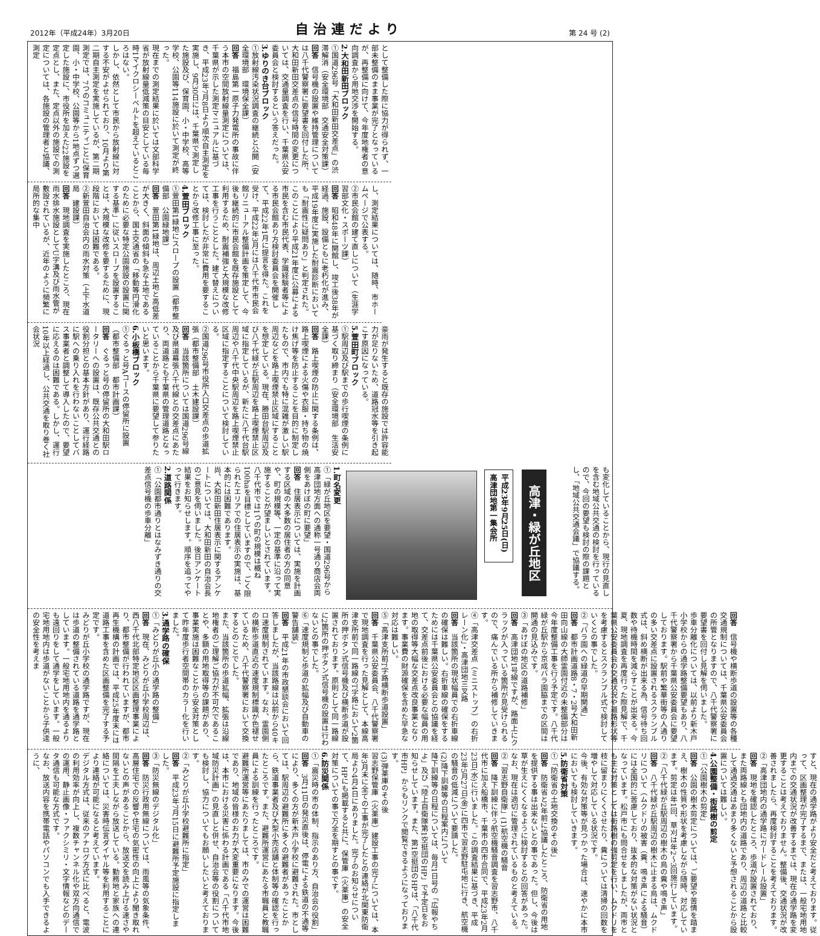2012年（平成24年）3月20日 自治連だより 第 24 号 (2)
として整備した際に協力が得られず、一部未整備のまま事業が完了となっているが、再整備に向けて、今年度地権者の意向調査から用地交渉を開始する。
2.大和田新田ブロック
①国道296号「大和田新田交差点」の渋滞解消（安全環境部　交通安全対策課）
回答　信号機の設置や維持管理については八千代警察署に要望書を回付した所、大和田新田交差点の信号時間の変更については、交通量調査を行い、千葉県公安委員会と検討するという答えだった。
3.ゆりのき台ブロック
①放射線汚染状況調査の継続と公開（安全環境部　環境保全課）
回答　福島第一原子力発電所の事故に伴う本市の空間放射線量測定については、千葉県が示した測定マニュアルに基づき、平成23年7月8日より順次自主測定を実施し、9月30日には、千葉県で測定した施設及び、保育園、小・中学校、高等学校、公園等114施設に於いて測定が終った。
現在までの測定結果に於いては文部科学省が放射線量低減策の目安としている毎時1マイクロシーベルトを超えているところはない。
しかし、依然として市民から放射線に対する不安がよせられており、10月より第二期自主測定を実施しているが、第二期測定では、7つのコミュニティごとに保育園、小・中学校、公園等から1地点ずつ選定した施設に、市役所を加えた22施設を定点とし、また、定点以外の施設での測定については、各施設の管理者と協議、測定
し、測定結果については、随時、市ホームページで公表する。
②市民会館の建て直しについて（生涯学習部文化・スポーツ課）
回答　昭和48年に開館し、竣工後38年が経過、施設、設備ともに老朽化が進み、平成19年度に実施した耐震診断においても「耐震性に疑問あり」と判定された。このことにより平成21年度に公募による市民を含む市民代表、学識経験者等による市民会館あり方検討委員会を開催して、平成22年1月に提言を得た。これを受け、平成22年3月には八千代市市民会館リニューアル整備計画を策定して、今後も継続的に市民会館を既存施設として利用するため、耐震補強と大規模な改修工事を行うこととした。建て替えについては、検討したが非常に費用を要することから改修工事に至った。
4.萱田ブロック
①萱田第1緑地にスロープの設置（都市整備部　公園緑地課）
回答　萱田第1緑地は、周辺土地と高低差が大きく、斜面の傾斜も急な土地であることから、国土交通省の「移動等円滑化のために必要な特定公園施設の設置に関する基準」に従いスロープを設置することは、大規模な改修を要するために、現段階においては困難である。
②新萱田自治会内の雨水対策（上下水道局　建設課）
回答　現地調査を実施したところ、現在雨水排水施設としてU字溝及び雨水管が敷設されているが、近年のように頻繁に局所的な集中
豪雨が発生すると既存の施設では許容能力が足りないため、道路冠水等を引き起こす原因になっている。
5.萱田町ブロック
①駅周辺及び駅までの歩行喫煙の条例に基づく取り締まり（安全環境部　生活安全課）
回答　路上喫煙の防止に関する条例は、路上喫煙による火傷や衣服・持ち物の焼け焦げ等を防止することを目的に制定したもので、市内でも特に混雑が激しい駅周辺などを路上喫煙禁止区域にすることを想定している。現在、勝田台駅周辺及び八千代緑が丘駅周辺を路上喫煙禁止区域に指定しているが、新たに八千代台駅周辺や八千代中央駅周辺を路上喫煙禁止区域に指定することについて検討している。
②国道296号市役所入口交差点の歩道拡張（都市整備部　土木建設課）
回答　当該箇所については国道296号線及び県道幕張八千代線との交差点にあたり、両道路とも千葉県の管理道路となっていることから千葉県に要望して参りたいと思います。
6.小板橋ブロック
①ぐるっと号Aコースの停留所に設置（都市整備部　都市計画課）
回答　ぐるっと号の停留所の大和田駅ロータリーへの設置は、既存公共交通との役割分担との基本方針があり、運行経路に駅への乗り入れを行わないことしてバス事業者と調整して導入したので、要望に応えるのは困難である。しかし、運行10年以上経過し、公共交通を取り巻く社会状況
も変化していることから、現行の見直しを含む地域公共交通の検討を行っているので、今回の要望も検討の際の課題とし、「地域公共交通会議」で協議する。
高津・緑が丘地区
平成23年9月25日(日)
高津団地第一集会所
1.町名変更
①「緑が丘地区を要望・国道296号から高津団地方面への通称一号通り商店会両側をあけぼの町に要望」
回答　住居表示については、実施を計画する区域の大多数の居住者の方の同意や、町の規模等、一定の基準に沿って実施することが望ましいとされています。八千代市では1つの町の規模は概ね100haを目標としていますので、ごく限られたエリアでの住居表示の実施は、基本的には困難であります。
尚、大和田新田住居表示に関するアンケートについては、大和田新田の自治会長のご意見を伺いました。後日アンケート結果をお知らせします。順序を追ってやって行きます。
2.道路関係
①「公園都市通りとはなみずき通りの交差点信号機の歩車分離」
回答　信号機や横断歩道の設置等の各種交通規制については、千葉県公安委員会の所管となりますので、八千代警察署に要望書を回付し見解を伺いました。
歩車分離化については、以前より新木戸小学校からの通学路整備要望もあり、八千代警察署から千葉県公安委員会に要望しております。駅前や繁華街等の人通りの多い交差点に設置されるスクランブル式は、斜め横断が出来る為、信号待ち回数や待機時間を減らすことが出来る。今夏、現地調査を再度行った際見解で、千葉県公安委員会の交通状況や道路形状等を考慮するとスクランブル式で検討していくとの事でした。
②「バラ園への緑道の早期開通」
回答　都市計画道路8・7・2号大和田新田向山線の大師霊園付近の未整備部分は今年度整備工事を行う予定です。八千代緑が丘駅から京成バラ園脇までの区間は開通の見込みです。
③「あけぼの地区の道路補修」
回答　高津団地1号線ですが、路面上にクラックが入っている箇所が見受けられるので、痛んでいる所から補修していきます。
④「高津交差点（ミニストップ）の右折レーン化」・高津団地三叉路
回答　当該箇所の現状幅員での右折車線の確保は難しい。右折車線の確保をするためには千葉県公安委員会との協議を経て、交差点前後における必要な幅員の用地の取得等大幅な交差点改良事業となります。事業費の財源確保を含めた早急な対応は難しい。
⑤「高津支所前T字路横断歩道設置」
回答　千葉県公安委員会、八千代警察署で現地調査を行った見解として、本線高津支所前で同一路線のT字路において2箇所の押ボタン式信号機及び横断歩道が設置されております。原則として同一路線に2箇所の押ボタン式信号機の設置は行わないとの事でした。
⑥「速度規制と歩道の拡幅及び自動車の警告舗装」
回答　平成21年の市政懇談会において回答しましたが、当該路線は以前から40キロ速度規制されています。なお、霊園側の横断歩道直近の速度規制標識が色褪せているため、八千代警察署において交換するとのことでした。
また、当該箇所の歩道拡幅、拡張は沿線地権者のご理解ご協力が不可欠であることや、多額の用地取得等の課題があり、事業実施は困難なことから安全対策として昨年度歩行者空間帯のカラー化を行いました。
3.通学路の確保
①「みどりが丘小の通学路の整備」
回答　現在、みどりが丘小学校周辺は、西八千代北部特定地区区画整理事業により、都市整備が行われていますが、都市再生機構の計画では、平成25年度末には道路工事を含めた区画整備を完了する予定です。
みどりが丘小学校の通学路ですが、現在は歩道の整備されている道路を通学路としています。一般宅地用地内を通るよりも遠回りをして通学をしています。一般宅地用地内は歩道がないことから子供達の安全性を考えま
すと、現在の通学路がより安全だと考えております。従って、区画整理が完了するまで、または、一般宅地用地内までの交通状況が改善するまでは、現在の通学路を変更することは考えておりません。整備後、交通状況が改善されましたら、再度検討することを考えております。
②「高津団地内の通学路にガードレール設置」
回答　現地を確認したところ、歩道が設置されており、また両路線とも団地内の道路であり、周辺の道路と比較して通過交通はあまり多くないと予想されることから設置については難しい。
4.公園整備・街路樹の剪定
①「公園樹木の剪定」
回答　公園の樹木剪定については、ご要望や苦情を踏まえ、樹木の性質や形状を考慮しながら随時、対応しています。剪定は年1回、草刈は年2～3回施行しています。
②「八千代緑が丘駅周辺の樹木の鳥の糞や鳴き声」
回答　八千代緑が丘駅周辺の樹木に止まる鳥は、ムクドリについて（ムクドリの被害（糞、鳴き声による騒音）には全国的に苦慮しており、抜本的な対策がない状況となっています。松戸市にも問合せをしましたが、両市とも主な対策としては街路樹の強剪定を行い、ムクドリを枝に留まりにくくさせたり、糞については清掃の回数を増やして対応している状況です。
今後、有効な対策等が見つかった場合は、速やかに本市においても検討していきます。
5.防衛省対策
①「防衛省の土地交換のその後」
回答　防衛省と2年前に協議したところ、防衛省の用地を提供する事は出来ないとの事であった。但し、今後は草が生えにくくなるように検討するとの回答があった。なお、現在は適切に管理されているものと考えている。
②「習志野自衛隊」(1)航空機の騒音
回答　降下訓練に伴う航空機騒音調査を習志野市、八千代市に加え船橋市、千葉市の四市合同で、平成23年2月23日(水)に行いました。この調査結果に基づき、平成23年5月27日(金)に四市で習志野駐屯地に行き、航空機の騒音の低減について要請した。
(2)降下訓練等の日程案内について
降下訓練等の日程については、毎月1日号の「広報やちよ」及び「陸上自衛隊第1空挺団のHP」で予定日をお知らせしています。また、第1空挺団のHPは、「八千代市HP」からもリンクで閲覧できるようになっております。
(3)弾薬庫のその後
習志野保管庫（火薬庫）建設工事の完了については、本年3月末に全ての工事が完了したとの連絡が北関東防衛局より4月4日にありました。完了のお知らせについて、HPにも掲載すると共に、保管庫（火薬庫）の安全対策についての事で万全を期すとの事です。
6.防災関係
①「震災時の市の体制、指示のあり方、自治会の役割」
回答　3月11日の発災直後は、停電による鉄道の不通等により、多くの方が新木戸小学校に避難された。市としては、駅周辺の避難所に多くの避難者があったことから、鉄道事業者及び大型小売店舗と体制等の確認を行ったところです。また、避難所運営にあたる市職員と教職員による訓練を行ったところです。
避難所運営等にあたりましては、市のみでの運営は困難であり、地域の皆様のお力が大変重要になります。今後は、本市における災害に係わる計画である「八千代市地域防災計画」の見直しと併せ、自治会等の役割についても検討し、協力についてもお願いしたいと考えております。
②「みどりが丘小学校避難所に指定」
回答　平成23年7月15日に避難所予定施設に指定しました。
③「防災無線のデジタル化」
回答　防災行政用無線については、雨風等の気象条件、高層住宅での反響や住宅の気密性の向上により聞き取れないとの声があることから、放送文を読み上げる速さや間隔を工夫しながら放送している。勤務地と家族への連絡については、災害時伝言ダイヤル等を利用することにより連絡が可能になると考えています。
デジタル方式は、従来のアナログ方式に比べると、電波の利用効率が向上し、複数チャンネル化や双方向通信での運用、静止画像・ファクシミリ・文字情報などのデータ通信も可能な方式です。
なお、放送内容を携帯電話やパソコンでも入手できるように、